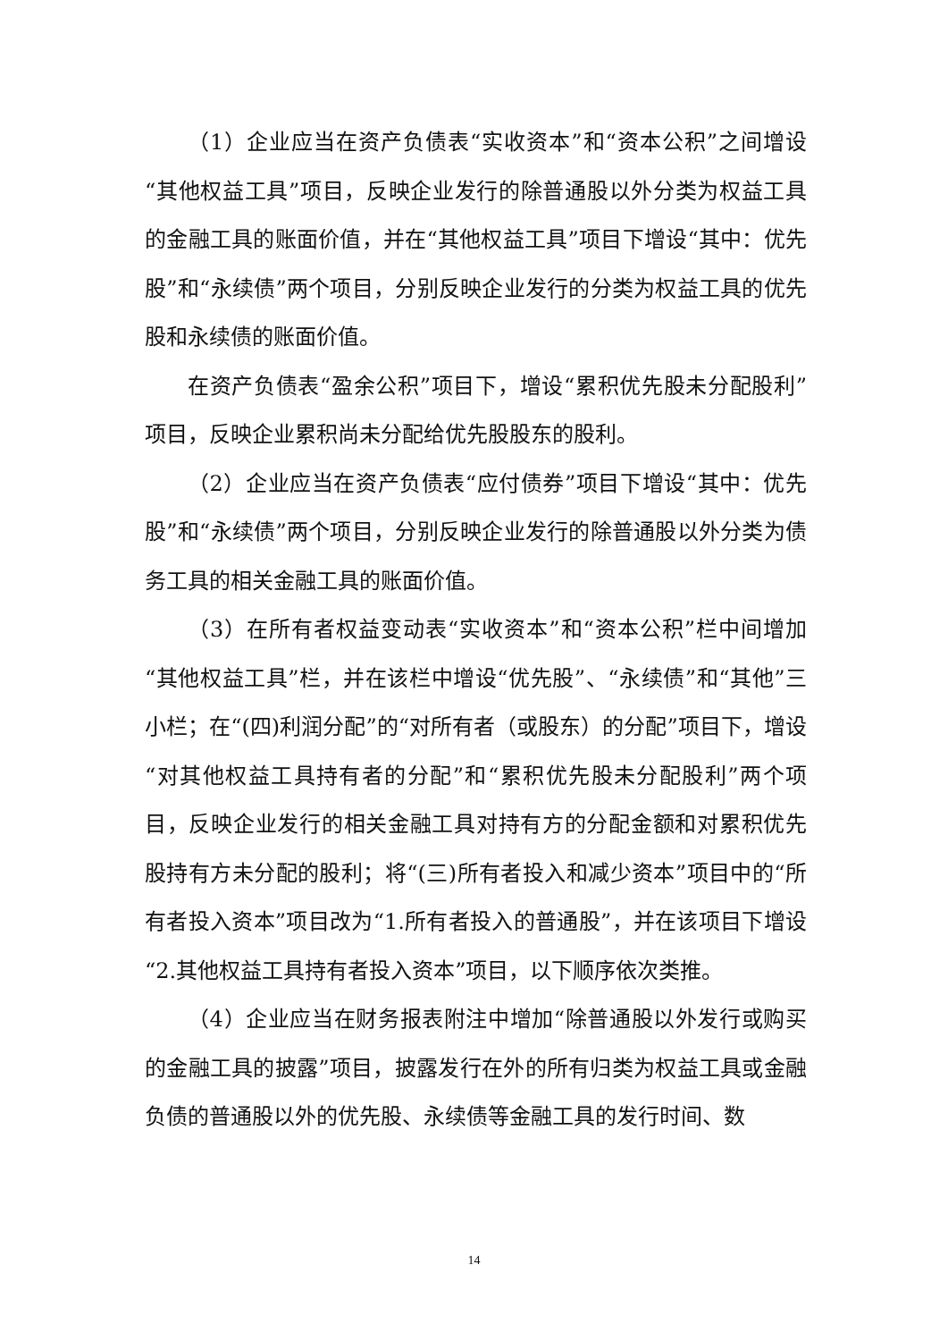（1）企业应当在资产负债表“实收资本”和“资本公积”之间增设“其他权益工具”项目，反映企业发行的除普通股以外分类为权益工具的金融工具的账面价值，并在“其他权益工具”项目下增设“其中：优先股”和“永续债”两个项目，分别反映企业发行的分类为权益工具的优先股和永续债的账面价值。
在资产负债表“盈余公积”项目下，增设“累积优先股未分配股利”项目，反映企业累积尚未分配给优先股股东的股利。
（2）企业应当在资产负债表“应付债券”项目下增设“其中：优先股”和“永续债”两个项目，分别反映企业发行的除普通股以外分类为债务工具的相关金融工具的账面价值。
（3）在所有者权益变动表“实收资本”和“资本公积”栏中间增加“其他权益工具”栏，并在该栏中增设“优先股”、“永续债”和“其他”三小栏；在“(四)利润分配”的“对所有者（或股东）的分配”项目下，增设“对其他权益工具持有者的分配”和“累积优先股未分配股利”两个项目，反映企业发行的相关金融工具对持有方的分配金额和对累积优先股持有方未分配的股利；将“(三)所有者投入和减少资本”项目中的“所有者投入资本”项目改为“1.所有者投入的普通股”，并在该项目下增设“2.其他权益工具持有者投入资本”项目，以下顺序依次类推。
（4）企业应当在财务报表附注中增加“除普通股以外发行或购买的金融工具的披露”项目，披露发行在外的所有归类为权益工具或金融负债的普通股以外的优先股、永续债等金融工具的发行时间、数
14